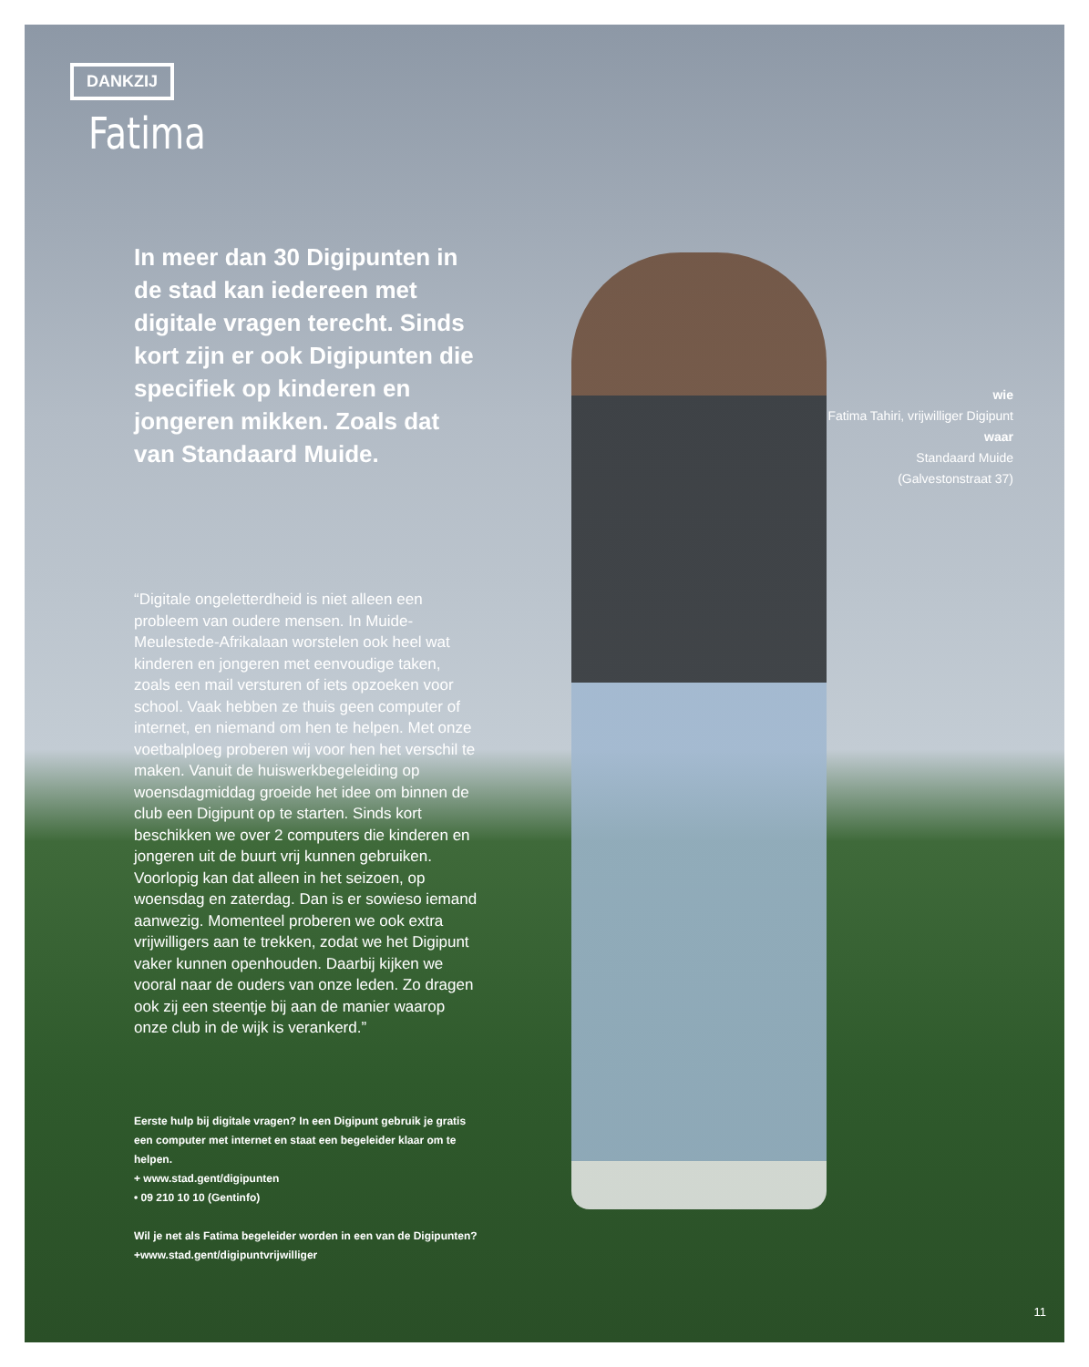DANKZIJ
Fatima
In meer dan 30 Digipunten in de stad kan iedereen met digitale vragen terecht. Sinds kort zijn er ook Digipunten die specifiek op kinderen en jongeren mikken. Zoals dat van Standaard Muide.
wie
Fatima Tahiri, vrijwilliger Digipunt
waar
Standaard Muide
(Galvestonstraat 37)
“Digitale ongeletterdheid is niet alleen een probleem van oudere mensen. In Muide-Meulestede-Afrikalaan worstelen ook heel wat kinderen en jongeren met eenvoudige taken, zoals een mail versturen of iets opzoeken voor school. Vaak hebben ze thuis geen computer of internet, en niemand om hen te helpen. Met onze voetbalploeg proberen wij voor hen het verschil te maken. Vanuit de huiswerkbegeleiding op woensdagmiddag groeide het idee om binnen de club een Digipunt op te starten. Sinds kort beschikken we over 2 computers die kinderen en jongeren uit de buurt vrij kunnen gebruiken. Voorlopig kan dat alleen in het seizoen, op woensdag en zaterdag. Dan is er sowieso iemand aanwezig. Momenteel proberen we ook extra vrijwilligers aan te trekken, zodat we het Digipunt vaker kunnen openhouden. Daarbij kijken we vooral naar de ouders van onze leden. Zo dragen ook zij een steentje bij aan de manier waarop onze club in de wijk is verankerd.”
Eerste hulp bij digitale vragen? In een Digipunt gebruik je gratis een computer met internet en staat een begeleider klaar om te helpen.
+ www.stad.gent/digipunten
• 09 210 10 10 (Gentinfo)
Wil je net als Fatima begeleider worden in een van de Digipunten?
+www.stad.gent/digipuntvrijwilliger
11